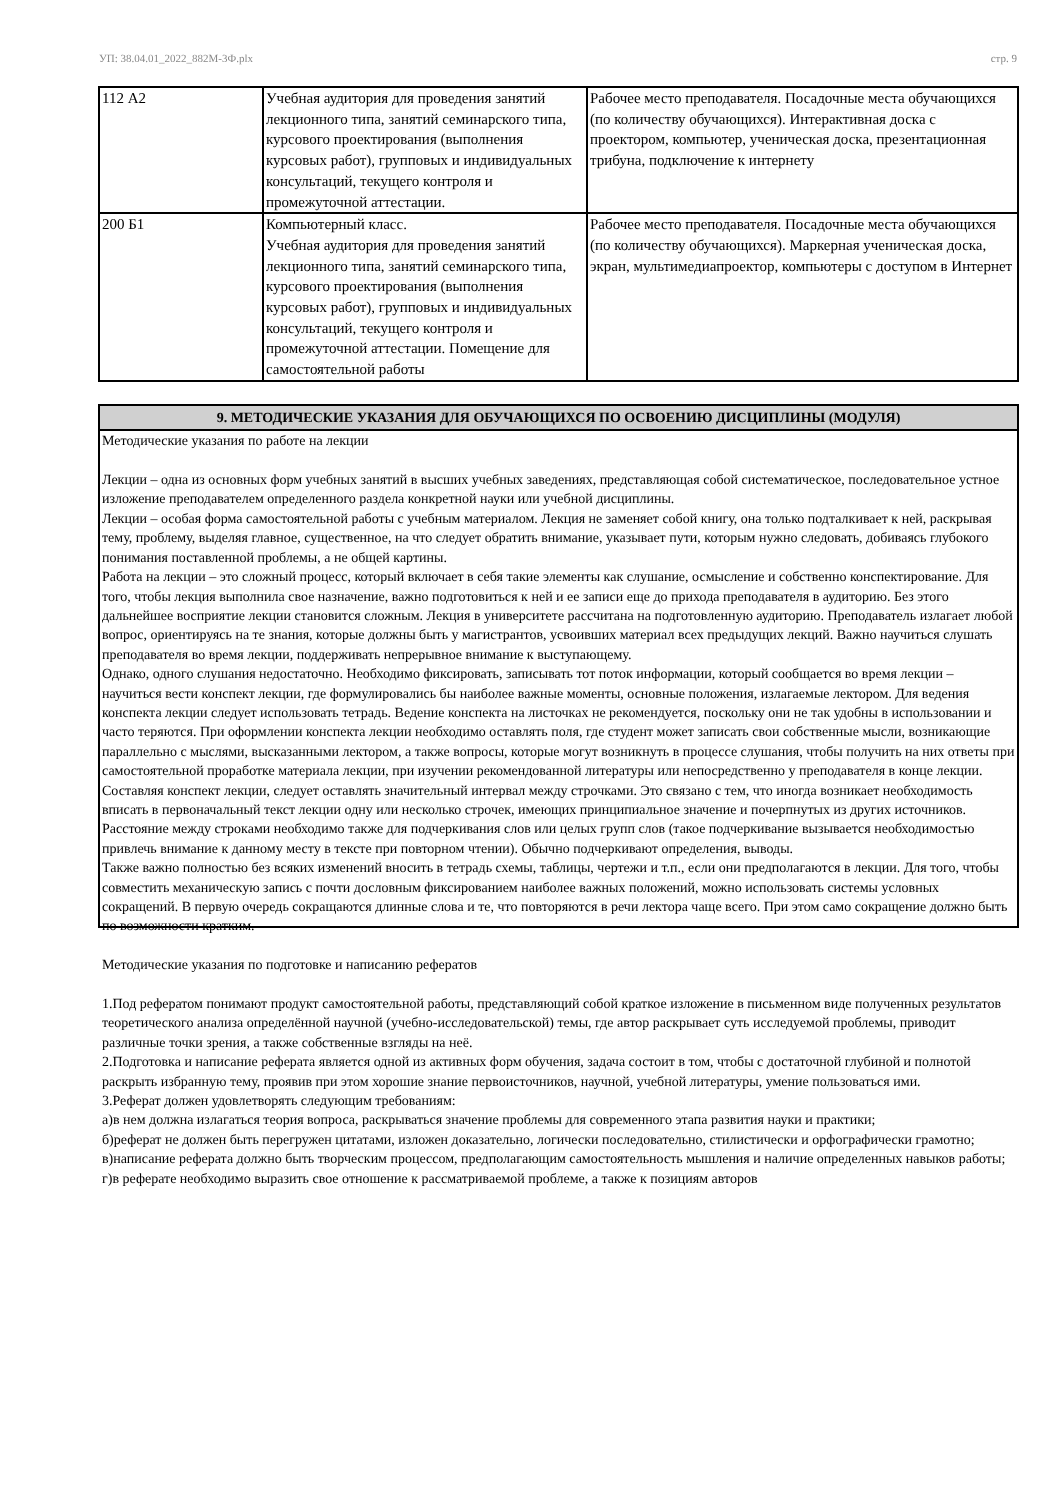УП: 38.04.01_2022_882М-3Ф.plx стр. 9
| 112 А2 | Учебная аудитория для проведения занятий лекционного типа, занятий семинарского типа, курсового проектирования (выполнения курсовых работ), групповых и индивидуальных консультаций, текущего контроля и промежуточной аттестации. | Рабочее место преподавателя. Посадочные места обучающихся (по количеству обучающихся). Интерактивная доска с проектором, компьютер, ученическая доска, презентационная трибуна, подключение к интернету |
| 200 Б1 | Компьютерный класс. Учебная аудитория для проведения занятий лекционного типа, занятий семинарского типа, курсового проектирования (выполнения курсовых работ), групповых и индивидуальных консультаций, текущего контроля и промежуточной аттестации. Помещение для самостоятельной работы | Рабочее место преподавателя. Посадочные места обучающихся (по количеству обучающихся). Маркерная ученическая доска, экран, мультимедиапроектор, компьютеры с доступом в Интернет |
9. МЕТОДИЧЕСКИЕ УКАЗАНИЯ ДЛЯ ОБУЧАЮЩИХСЯ ПО ОСВОЕНИЮ ДИСЦИПЛИНЫ (МОДУЛЯ)
Методические указания по работе на лекции
Лекции – одна из основных форм учебных занятий в высших учебных заведениях, представляющая собой систематическое, последовательное устное изложение преподавателем определенного раздела конкретной науки или учебной дисциплины.
Лекции – особая форма самостоятельной работы с учебным материалом. Лекция не заменяет собой книгу, она только подталкивает к ней, раскрывая тему, проблему, выделяя главное, существенное, на что следует обратить внимание, указывает пути, которым нужно следовать, добиваясь глубокого понимания поставленной проблемы, а не общей картины.
Работа на лекции – это сложный процесс, который включает в себя такие элементы как слушание, осмысление и собственно конспектирование. Для того, чтобы лекция выполнила свое назначение, важно подготовиться к ней и ее записи еще до прихода преподавателя в аудиторию. Без этого дальнейшее восприятие лекции становится сложным. Лекция в университете рассчитана на подготовленную аудиторию. Преподаватель излагает любой вопрос, ориентируясь на те знания, которые должны быть у магистрантов, усвоивших материал всех предыдущих лекций. Важно научиться слушать преподавателя во время лекции, поддерживать непрерывное внимание к выступающему.
Однако, одного слушания недостаточно. Необходимо фиксировать, записывать тот поток информации, который сообщается во время лекции – научиться вести конспект лекции, где формулировались бы наиболее важные моменты, основные положения, излагаемые лектором. Для ведения конспекта лекции следует использовать тетрадь. Ведение конспекта на листочках не рекомендуется, поскольку они не так удобны в использовании и часто теряются. При оформлении конспекта лекции необходимо оставлять поля, где студент может записать свои собственные мысли, возникающие параллельно с мыслями, высказанными лектором, а также вопросы, которые могут возникнуть в процессе слушания, чтобы получить на них ответы при самостоятельной проработке материала лекции, при изучении рекомендованной литературы или непосредственно у преподавателя в конце лекции. Составляя конспект лекции, следует оставлять значительный интервал между строчками. Это связано с тем, что иногда возникает необходимость вписать в первоначальный текст лекции одну или несколько строчек, имеющих принципиальное значение и почерпнутых из других источников. Расстояние между строками необходимо также для подчеркивания слов или целых групп слов (такое подчеркивание вызывается необходимостью привлечь внимание к данному месту в тексте при повторном чтении). Обычно подчеркивают определения, выводы.
Также важно полностью без всяких изменений вносить в тетрадь схемы, таблицы, чертежи и т.п., если они предполагаются в лекции. Для того, чтобы совместить механическую запись с почти дословным фиксированием наиболее важных положений, можно использовать системы условных сокращений. В первую очередь сокращаются длинные слова и те, что повторяются в речи лектора чаще всего. При этом само сокращение должно быть по возможности кратким.
Методические указания по подготовке и написанию рефератов
1.Под рефератом понимают продукт самостоятельной работы, представляющий собой краткое изложение в письменном виде полученных результатов теоретического анализа определённой научной (учебно-исследовательской) темы, где автор раскрывает суть исследуемой проблемы, приводит различные точки зрения, а также собственные взгляды на неё.
2.Подготовка и написание реферата является одной из активных форм обучения, задача состоит в том, чтобы с достаточной глубиной и полнотой раскрыть избранную тему, проявив при этом хорошие знание первоисточников, научной, учебной литературы, умение пользоваться ими.
3.Реферат должен удовлетворять следующим требованиям:
а)в нем должна излагаться теория вопроса, раскрываться значение проблемы для современного этапа развития науки и практики;
б)реферат не должен быть перегружен цитатами, изложен доказательно, логически последовательно, стилистически и орфографически грамотно;
в)написание реферата должно быть творческим процессом, предполагающим самостоятельность мышления и наличие определенных навыков работы;
г)в реферате необходимо выразить свое отношение к рассматриваемой проблеме, а также к позициям авторов